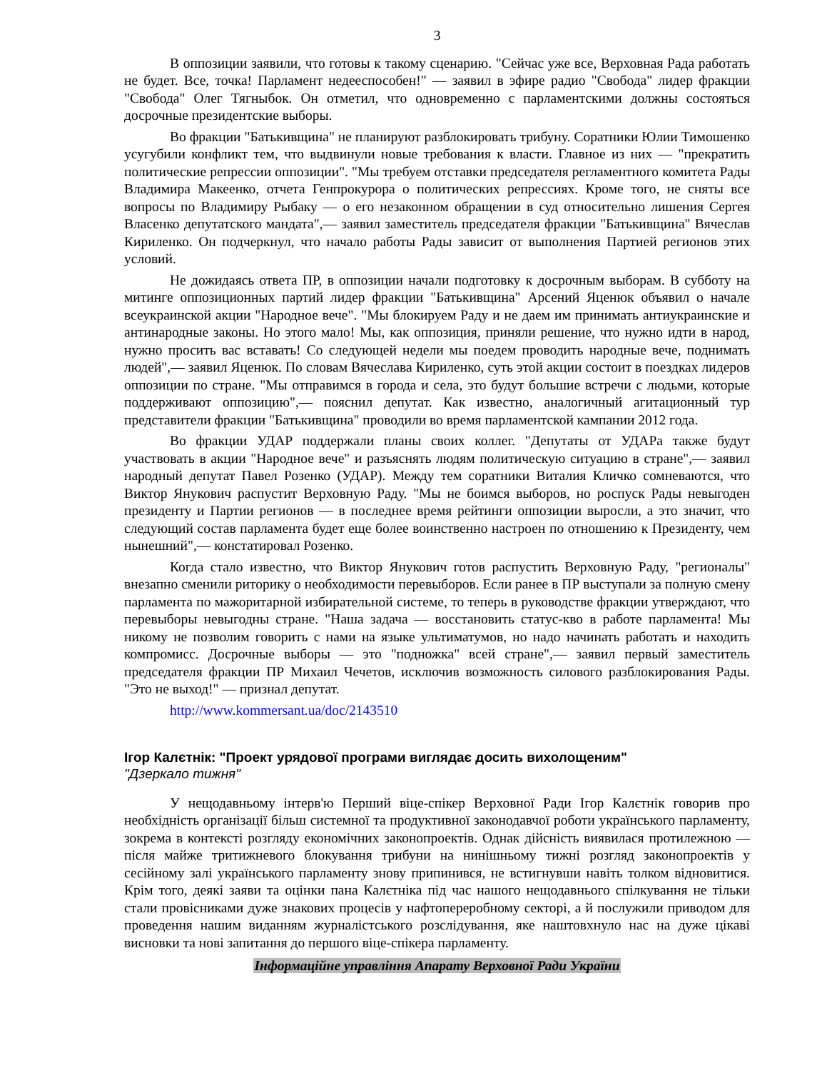3
В оппозиции заявили, что готовы к такому сценарию. "Сейчас уже все, Верховная Рада работать не будет. Все, точка! Парламент недееспособен!" — заявил в эфире радио "Свобода" лидер фракции "Свобода" Олег Тягныбок. Он отметил, что одновременно с парламентскими должны состояться досрочные президентские выборы.
Во фракции "Батькивщина" не планируют разблокировать трибуну. Соратники Юлии Тимошенко усугубили конфликт тем, что выдвинули новые требования к власти. Главное из них — "прекратить политические репрессии оппозиции". "Мы требуем отставки председателя регламентного комитета Рады Владимира Макеенко, отчета Генпрокурора о политических репрессиях. Кроме того, не сняты все вопросы по Владимиру Рыбаку — о его незаконном обращении в суд относительно лишения Сергея Власенко депутатского мандата",— заявил заместитель председателя фракции "Батькивщина" Вячеслав Кириленко. Он подчеркнул, что начало работы Рады зависит от выполнения Партией регионов этих условий.
Не дожидаясь ответа ПР, в оппозиции начали подготовку к досрочным выборам. В субботу на митинге оппозиционных партий лидер фракции "Батькивщина" Арсений Яценюк объявил о начале всеукраинской акции "Народное вече". "Мы блокируем Раду и не даем им принимать антиукраинские и антинародные законы. Но этого мало! Мы, как оппозиция, приняли решение, что нужно идти в народ, нужно просить вас вставать! Со следующей недели мы поедем проводить народные вече, поднимать людей",— заявил Яценюк. По словам Вячеслава Кириленко, суть этой акции состоит в поездках лидеров оппозиции по стране. "Мы отправимся в города и села, это будут большие встречи с людьми, которые поддерживают оппозицию",— пояснил депутат. Как известно, аналогичный агитационный тур представители фракции "Батькивщина" проводили во время парламентской кампании 2012 года.
Во фракции УДАР поддержали планы своих коллег. "Депутаты от УДАРа также будут участвовать в акции "Народное вече" и разъяснять людям политическую ситуацию в стране",— заявил народный депутат Павел Розенко (УДАР). Между тем соратники Виталия Кличко сомневаются, что Виктор Янукович распустит Верховную Раду. "Мы не боимся выборов, но роспуск Рады невыгоден президенту и Партии регионов — в последнее время рейтинги оппозиции выросли, а это значит, что следующий состав парламента будет еще более воинственно настроен по отношению к Президенту, чем нынешний",— констатировал Розенко.
Когда стало известно, что Виктор Янукович готов распустить Верховную Раду, "регионалы" внезапно сменили риторику о необходимости перевыборов. Если ранее в ПР выступали за полную смену парламента по мажоритарной избирательной системе, то теперь в руководстве фракции утверждают, что перевыборы невыгодны стране. "Наша задача — восстановить статус-кво в работе парламента! Мы никому не позволим говорить с нами на языке ультиматумов, но надо начинать работать и находить компромисс. Досрочные выборы — это "подножка" всей стране",— заявил первый заместитель председателя фракции ПР Михаил Чечетов, исключив возможность силового разблокирования Рады. "Это не выход!" — признал депутат.
http://www.kommersant.ua/doc/2143510
Ігор Калєтнік: "Проект урядової програми виглядає досить вихолощеним"
"Дзеркало тижня"
У нещодавньому інтерв'ю Перший віце-спікер Верховної Ради Ігор Калєтнік говорив про необхідність організації більш системної та продуктивної законодавчої роботи українського парламенту, зокрема в контексті розгляду економічних законопроектів. Однак дійсність виявилася протилежною — після майже тритижневого блокування трибуни на нинішньому тижні розгляд законопроектів у сесійному залі українського парламенту знову припинився, не встигнувши навіть толком відновитися. Крім того, деякі заяви та оцінки пана Калєтніка під час нашого нещодавнього спілкування не тільки стали провісниками дуже знакових процесів у нафтопереробному секторі, а й послужили приводом для проведення нашим виданням журналістського розслідування, яке наштовхнуло нас на дуже цікаві висновки та нові запитання до першого віце-спікера парламенту.
Інформаційне управління Апарату Верховної Ради України